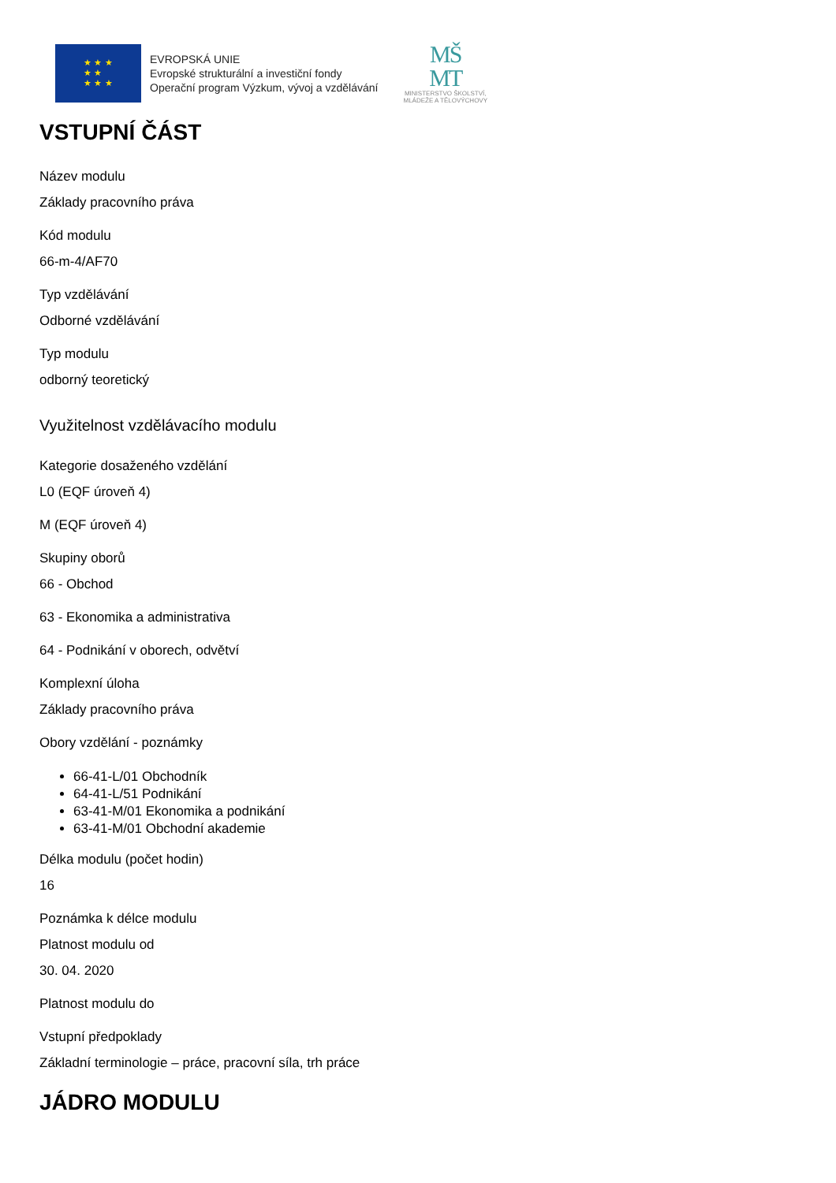★ ★ ★
★ ★
★ ★ ★
EVROPSKÁ UNIE
Evropské strukturální a investiční fondy
Operační program Výzkum, vývoj a vzdělávání
MŠ
MT
MINISTERSTVO ŠKOLSTVÍ,
MLÁDEŽE A TĚLOVÝCHOVY
VSTUPNÍ ČÁST
Název modulu
Základy pracovního práva
Kód modulu
66-m-4/AF70
Typ vzdělávání
Odborné vzdělávání
Typ modulu
odborný teoretický
Využitelnost vzdělávacího modulu
Kategorie dosaženého vzdělání
L0 (EQF úroveň 4)
M (EQF úroveň 4)
Skupiny oborů
66 - Obchod
63 - Ekonomika a administrativa
64 - Podnikání v oborech, odvětví
Komplexní úloha
Základy pracovního práva
Obory vzdělání - poznámky
66-41-L/01 Obchodník
64-41-L/51 Podnikání
63-41-M/01 Ekonomika a podnikání
63-41-M/01 Obchodní akademie
Délka modulu (počet hodin)
16
Poznámka k délce modulu
Platnost modulu od
30. 04. 2020
Platnost modulu do
Vstupní předpoklady
Základní terminologie – práce, pracovní síla, trh práce
JÁDRO MODULU